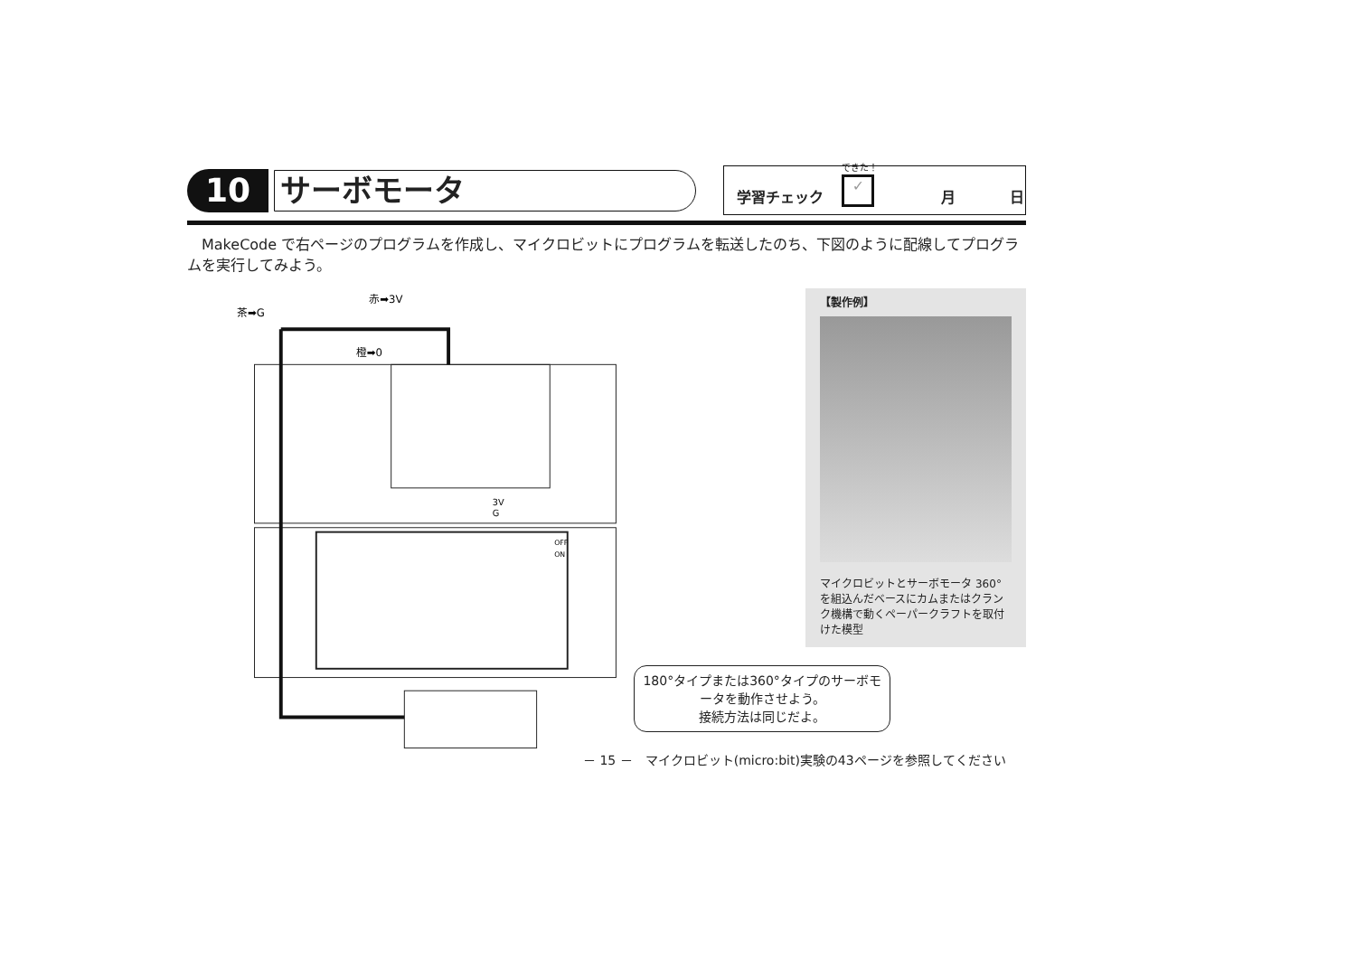10
サーボモータ
学習チェック できた！
✓
月 日
MakeCode で右ページのプログラムを作成し、マイクロビットにプログラムを転送したのち、下図のように配線してプログラムを実行してみよう。
茶➡G
赤➡3V
橙➡0
3V
G
OFF
ON
【製作例】
マイクロビットとサーボモータ 360°を組込んだベースにカムまたはクランク機構で動くペーパークラフトを取付けた模型
180°タイプまたは360°タイプのサーボモータを動作させよう。
接続方法は同じだよ。
－ 15 －　マイクロビット(micro:bit)実験の43ページを参照してください